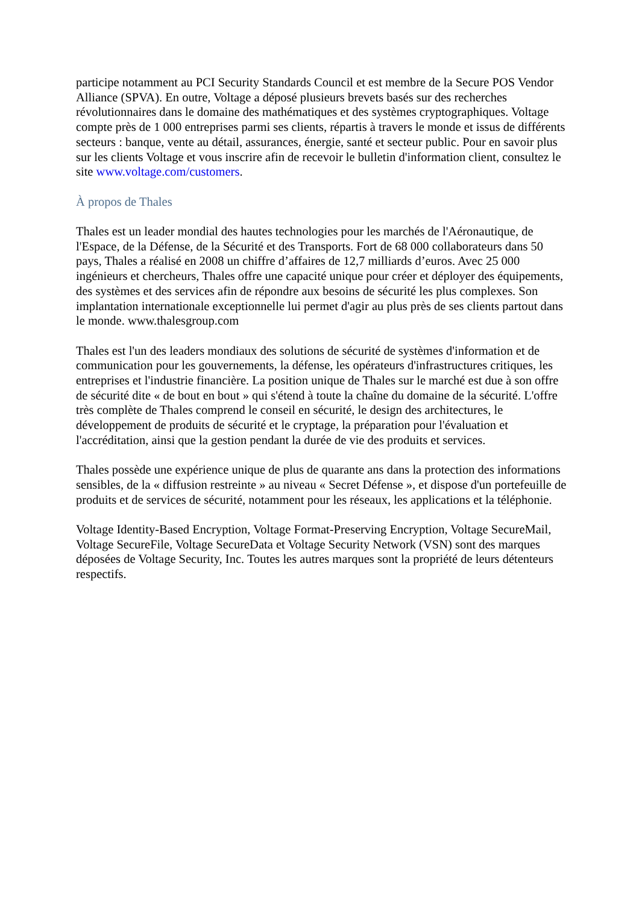participe notamment au PCI Security Standards Council et est membre de la Secure POS Vendor Alliance (SPVA). En outre, Voltage a déposé plusieurs brevets basés sur des recherches révolutionnaires dans le domaine des mathématiques et des systèmes cryptographiques. Voltage compte près de 1 000 entreprises parmi ses clients, répartis à travers le monde et issus de différents secteurs : banque, vente au détail, assurances, énergie, santé et secteur public. Pour en savoir plus sur les clients Voltage et vous inscrire afin de recevoir le bulletin d'information client, consultez le site www.voltage.com/customers.
À propos de Thales
Thales est un leader mondial des hautes technologies pour les marchés de l'Aéronautique, de l'Espace, de la Défense, de la Sécurité et des Transports. Fort de 68 000 collaborateurs dans 50 pays, Thales a réalisé en 2008 un chiffre d’affaires de 12,7 milliards d’euros. Avec 25 000 ingénieurs et chercheurs, Thales offre une capacité unique pour créer et déployer des équipements, des systèmes et des services afin de répondre aux besoins de sécurité les plus complexes. Son implantation internationale exceptionnelle lui permet d'agir au plus près de ses clients partout dans le monde. www.thalesgroup.com
Thales est l'un des leaders mondiaux des solutions de sécurité de systèmes d'information et de communication pour les gouvernements, la défense, les opérateurs d'infrastructures critiques, les entreprises et l'industrie financière. La position unique de Thales sur le marché est due à son offre de sécurité dite « de bout en bout » qui s'étend à toute la chaîne du domaine de la sécurité. L'offre très complète de Thales comprend le conseil en sécurité, le design des architectures, le développement de produits de sécurité et le cryptage, la préparation pour l'évaluation et l'accréditation, ainsi que la gestion pendant la durée de vie des produits et services.
Thales possède une expérience unique de plus de quarante ans dans la protection des informations sensibles, de la « diffusion restreinte » au niveau « Secret Défense », et dispose d'un portefeuille de produits et de services de sécurité, notamment pour les réseaux, les applications et la téléphonie.
Voltage Identity-Based Encryption, Voltage Format-Preserving Encryption, Voltage SecureMail, Voltage SecureFile, Voltage SecureData et Voltage Security Network (VSN) sont des marques déposées de Voltage Security, Inc. Toutes les autres marques sont la propriété de leurs détenteurs respectifs.